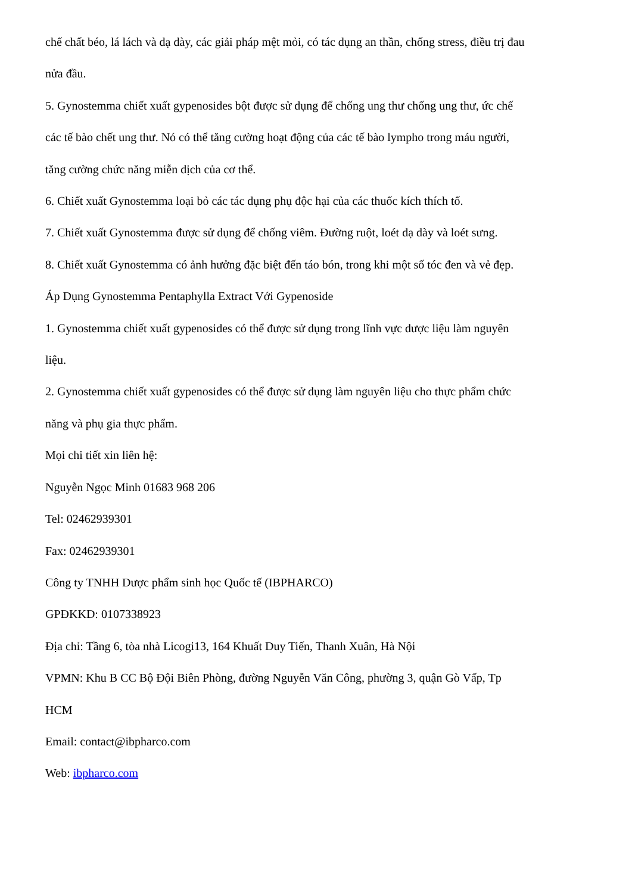chế chất béo, lá lách và dạ dày, các giải pháp mệt mỏi, có tác dụng an thần, chống stress, điều trị đau nửa đầu.
5. Gynostemma chiết xuất gypenosides bột được sử dụng để chống ung thư chống ung thư, ức chế các tế bào chết ung thư. Nó có thể tăng cường hoạt động của các tế bào lympho trong máu người, tăng cường chức năng miễn dịch của cơ thể.
6. Chiết xuất Gynostemma loại bỏ các tác dụng phụ độc hại của các thuốc kích thích tố.
7. Chiết xuất Gynostemma được sử dụng để chống viêm. Đường ruột, loét dạ dày và loét sưng.
8. Chiết xuất Gynostemma có ảnh hưởng đặc biệt đến táo bón, trong khi một số tóc đen và vẻ đẹp.
Áp Dụng Gynostemma Pentaphylla Extract Với Gypenoside
1. Gynostemma chiết xuất gypenosides có thể được sử dụng trong lĩnh vực dược liệu làm nguyên liệu.
2. Gynostemma chiết xuất gypenosides có thể được sử dụng làm nguyên liệu cho thực phẩm chức năng và phụ gia thực phẩm.
Mọi chi tiết xin liên hệ:
Nguyễn Ngọc Minh 01683 968 206
Tel: 02462939301
Fax: 02462939301
Công ty TNHH Dược phẩm sinh học Quốc tế (IBPHARCO)
GPĐKKD: 0107338923
Địa chỉ: Tầng 6, tòa nhà Licogi13, 164 Khuất Duy Tiến, Thanh Xuân, Hà Nội
VPMN: Khu B CC Bộ Đội Biên Phòng, đường Nguyễn Văn Công, phường 3, quận Gò Vấp, Tp HCM
Email: contact@ibpharco.com
Web: ibpharco.com